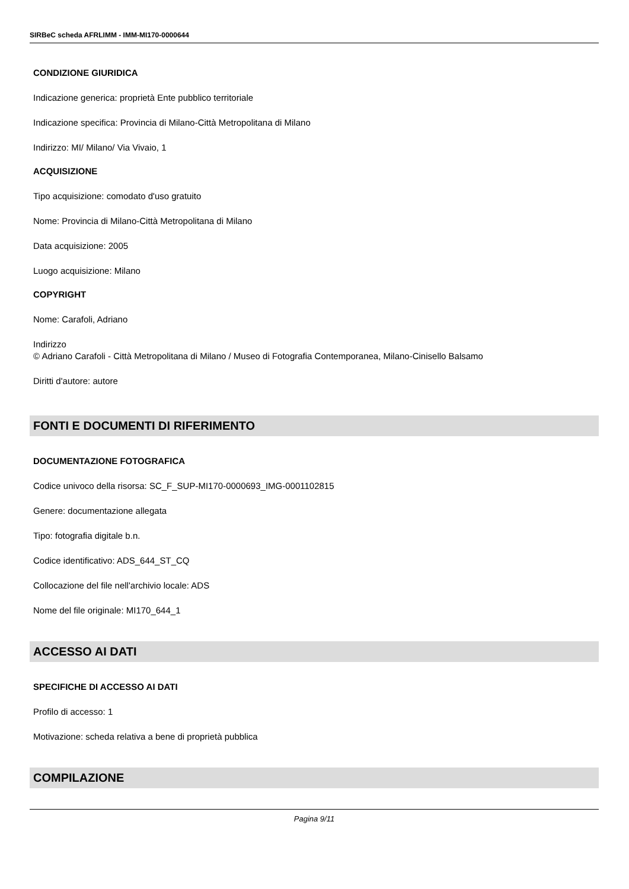SIRBeC scheda AFRLIMM - IMM-MI170-0000644
CONDIZIONE GIURIDICA
Indicazione generica: proprietà Ente pubblico territoriale
Indicazione specifica: Provincia di Milano-Città Metropolitana di Milano
Indirizzo: MI/ Milano/ Via Vivaio, 1
ACQUISIZIONE
Tipo acquisizione: comodato d'uso gratuito
Nome: Provincia di Milano-Città Metropolitana di Milano
Data acquisizione: 2005
Luogo acquisizione: Milano
COPYRIGHT
Nome: Carafoli, Adriano
Indirizzo
© Adriano Carafoli - Città Metropolitana di Milano / Museo di Fotografia Contemporanea, Milano-Cinisello Balsamo
Diritti d'autore: autore
FONTI E DOCUMENTI DI RIFERIMENTO
DOCUMENTAZIONE FOTOGRAFICA
Codice univoco della risorsa: SC_F_SUP-MI170-0000693_IMG-0001102815
Genere: documentazione allegata
Tipo: fotografia digitale b.n.
Codice identificativo: ADS_644_ST_CQ
Collocazione del file nell'archivio locale: ADS
Nome del file originale: MI170_644_1
ACCESSO AI DATI
SPECIFICHE DI ACCESSO AI DATI
Profilo di accesso: 1
Motivazione: scheda relativa a bene di proprietà pubblica
COMPILAZIONE
Pagina 9/11